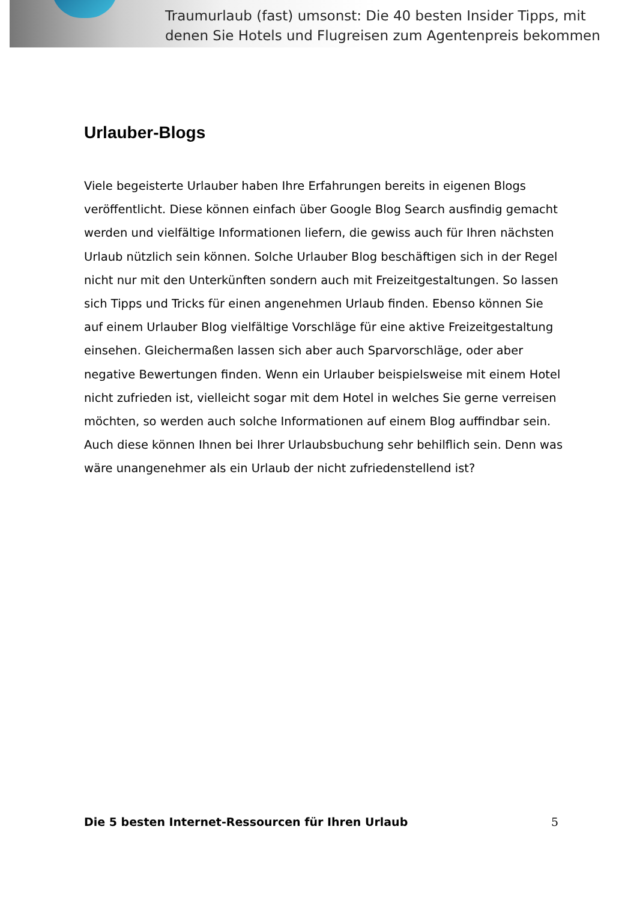Traumurlaub (fast) umsonst: Die 40 besten Insider Tipps, mit
denen Sie Hotels und Flugreisen zum Agentenpreis bekommen
Urlauber-Blogs
Viele begeisterte Urlauber haben Ihre Erfahrungen bereits in eigenen Blogs veröffentlicht. Diese können einfach über Google Blog Search ausfindig gemacht werden und vielfältige Informationen liefern, die gewiss auch für Ihren nächsten Urlaub nützlich sein können. Solche Urlauber Blog beschäftigen sich in der Regel nicht nur mit den Unterkünften sondern auch mit Freizeitgestaltungen. So lassen sich Tipps und Tricks für einen angenehmen Urlaub finden. Ebenso können Sie auf einem Urlauber Blog vielfältige Vorschläge für eine aktive Freizeitgestaltung einsehen. Gleichermaßen lassen sich aber auch Sparvorschläge, oder aber negative Bewertungen finden. Wenn ein Urlauber beispielsweise mit einem Hotel nicht zufrieden ist, vielleicht sogar mit dem Hotel in welches Sie gerne verreisen möchten, so werden auch solche Informationen auf einem Blog auffindbar sein. Auch diese können Ihnen bei Ihrer Urlaubsbuchung sehr behilflich sein. Denn was wäre unangenehmer als ein Urlaub der nicht zufriedenstellend ist?
Die 5 besten Internet-Ressourcen für Ihren Urlaub 5